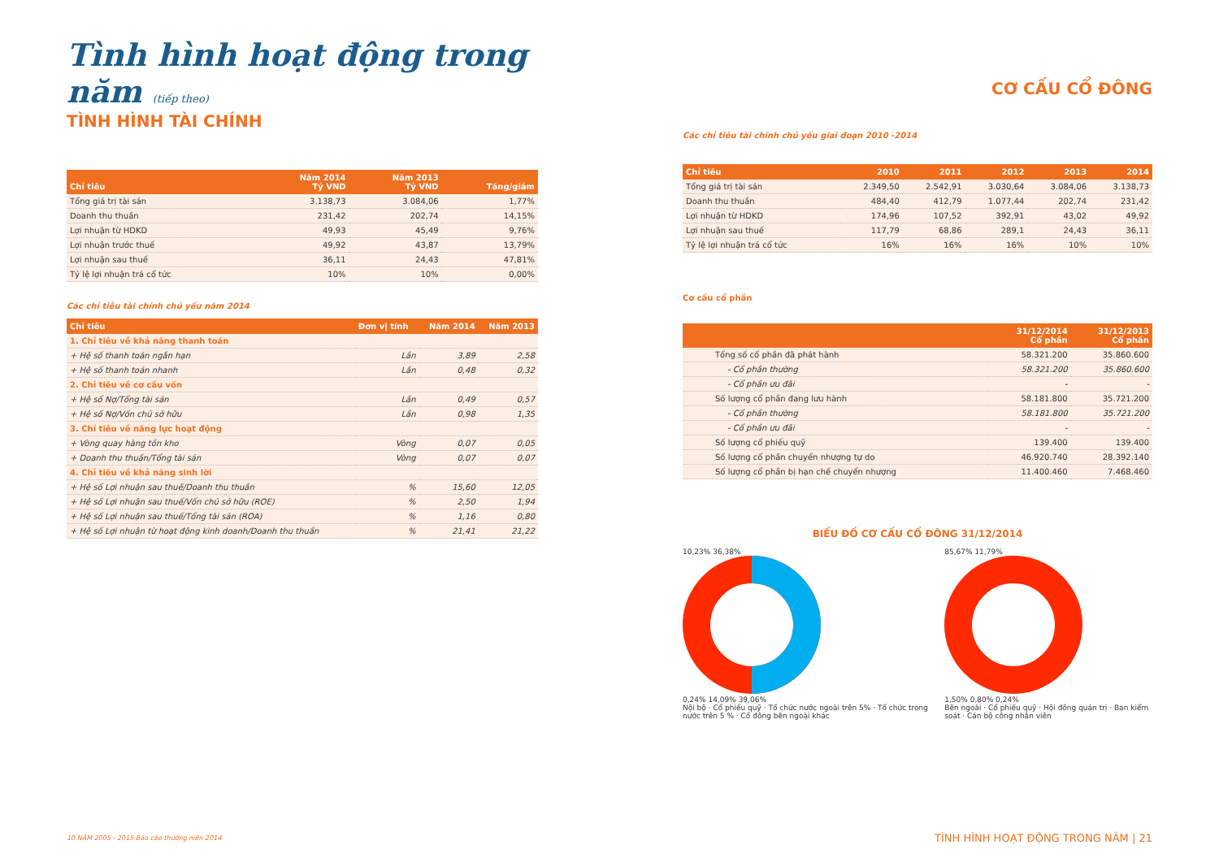Tình hình hoạt động trong năm (tiếp theo)
TÌNH HÌNH TÀI CHÍNH
| Chỉ tiêu | Năm 2014 Tỷ VND | Năm 2013 Tỷ VND | Tăng/giảm |
| --- | --- | --- | --- |
| Tổng giá trị tài sản | 3.138,73 | 3.084,06 | 1,77% |
| Doanh thu thuần | 231,42 | 202,74 | 14,15% |
| Lợi nhuận từ HDKD | 49,93 | 45,49 | 9,76% |
| Lợi nhuận trước thuế | 49,92 | 43,87 | 13,79% |
| Lợi nhuận sau thuế | 36,11 | 24,43 | 47,81% |
| Tỷ lệ lợi nhuận trả cổ tức | 10% | 10% | 0,00% |
Các chỉ tiêu tài chính chủ yếu năm 2014
| Chỉ tiêu | Đơn vị tính | Năm 2014 | Năm 2013 |
| --- | --- | --- | --- |
| 1. Chỉ tiêu về khả năng thanh toán | | | |
| + Hệ số thanh toán ngắn hạn | Lần | 3,89 | 2,58 |
| + Hệ số thanh toán nhanh | Lần | 0,48 | 0,32 |
| 2. Chỉ tiêu về cơ cấu vốn | | | |
| + Hệ số Nợ/Tổng tài sản | Lần | 0,49 | 0,57 |
| + Hệ số Nợ/Vốn chủ sở hữu | Lần | 0,98 | 1,35 |
| 3. Chỉ tiêu về năng lực hoạt động | | | |
| + Vòng quay hàng tồn kho | Vòng | 0,07 | 0,05 |
| + Doanh thu thuần/Tổng tài sản | Vòng | 0,07 | 0,07 |
| 4. Chỉ tiêu về khả năng sinh lời | | | |
| + Hệ số Lợi nhuận sau thuế/Doanh thu thuần | % | 15,60 | 12,05 |
| + Hệ số Lợi nhuận sau thuế/Vốn chủ sở hữu (ROE) | % | 2,50 | 1,94 |
| + Hệ số Lợi nhuận sau thuế/Tổng tài sản (ROA) | % | 1,16 | 0,80 |
| + Hệ số Lợi nhuận từ hoạt động kinh doanh/Doanh thu thuần | % | 21,41 | 21,22 |
CƠ CẤU CỔ ĐÔNG
Các chỉ tiêu tài chính chủ yếu giai đoạn 2010 -2014
| Chỉ tiêu | 2010 | 2011 | 2012 | 2013 | 2014 |
| --- | --- | --- | --- | --- | --- |
| Tổng giá trị tài sản | 2.349,50 | 2.542,91 | 3.030,64 | 3.084,06 | 3.138,73 |
| Doanh thu thuần | 484,40 | 412,79 | 1.077,44 | 202,74 | 231,42 |
| Lợi nhuận từ HDKD | 174,96 | 107,52 | 392,91 | 43,02 | 49,92 |
| Lợi nhuận sau thuế | 117,79 | 68,86 | 289,1 | 24,43 | 36,11 |
| Tỷ lệ lợi nhuận trả cổ tức | 16% | 16% | 16% | 10% | 10% |
Cơ cấu cổ phần
| | 31/12/2014 Cổ phần | 31/12/2013 Cổ phần |
| --- | --- | --- |
| Tổng số cổ phần đã phát hành | 58.321.200 | 35.860.600 |
| - Cổ phần thường | 58.321.200 | 35.860.600 |
| - Cổ phần ưu đãi | - | - |
| Số lượng cổ phần đang lưu hành | 58.181.800 | 35.721.200 |
| - Cổ phần thường | 58.181.800 | 35.721.200 |
| - Cổ phần ưu đãi | - | - |
| Số lượng cổ phiếu quỹ | 139.400 | 139.400 |
| Số lượng cổ phần chuyển nhượng tự do | 46.920.740 | 28.392.140 |
| Số lượng cổ phần bị hạn chế chuyển nhượng | 11.400.460 | 7.468.460 |
BIỂU ĐỒ CƠ CẤU CỔ ĐÔNG 31/12/2014
10,23% 36,38%
0,24% 14,09% 39,06%
Nội bộ · Cổ phiếu quỹ · Tổ chức nước ngoài trên 5% · Tổ chức trong nước trên 5 % · Cổ đông bên ngoài khác
85,67% 11,79%
1,50% 0,80% 0,24%
Bên ngoài · Cổ phiếu quỹ · Hội đồng quản trị · Ban kiểm soát · Cán bộ công nhân viên
10 NĂM 2005 - 2015 Báo cáo thường niên 2014
TÌNH HÌNH HOẠT ĐỘNG TRONG NĂM | 21